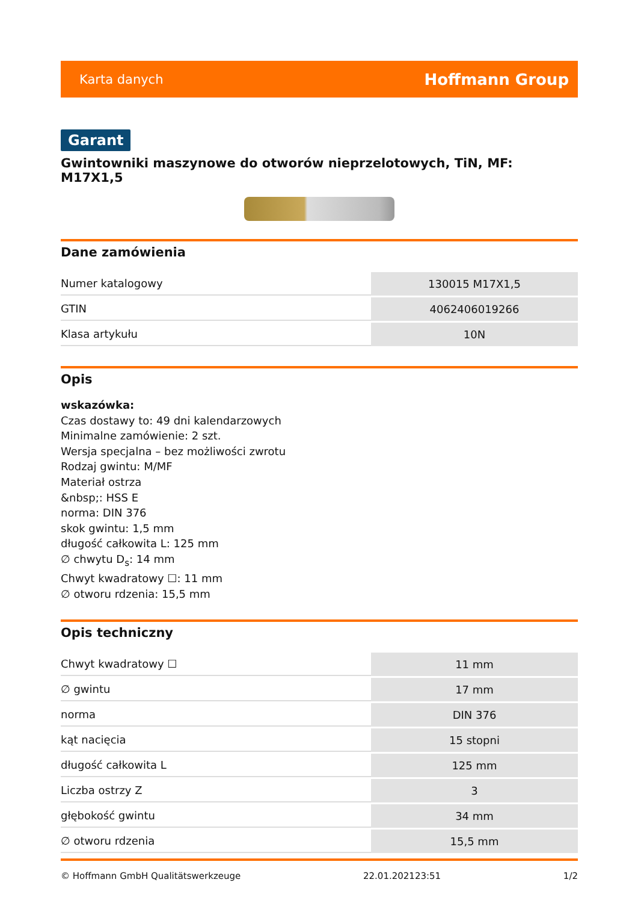Karta danych Hoffmann Group
Garant
Gwintowniki maszynowe do otworów nieprzelotowych, TiN, MF: M17X1,5
Dane zamówienia
| Numer katalogowy | 130015 M17X1,5 |
| GTIN | 4062406019266 |
| Klasa artykułu | 10N |
Opis
wskazówka:
Czas dostawy to: 49 dni kalendarzowych
Minimalne zamówienie: 2 szt.
Wersja specjalna – bez możliwości zwrotu
Rodzaj gwintu: M/MF
Materiał ostrza
&nbsp;: HSS E
norma: DIN 376
skok gwintu: 1,5 mm
długość całkowita L: 125 mm
∅ chwytu D<sub>s</sub>: 14 mm
Chwyt kwadratowy ☐: 11 mm
∅ otworu rdzenia: 15,5 mm
Opis techniczny
| Chwyt kwadratowy ☐ | 11 mm |
| ∅ gwintu | 17 mm |
| norma | DIN 376 |
| kąt nacięcia | 15 stopni |
| długość całkowita L | 125 mm |
| Liczba ostrzy Z | 3 |
| głębokość gwintu | 34 mm |
| ∅ otworu rdzenia | 15,5 mm |
© Hoffmann GmbH Qualitätswerkzeuge 22.01.202123:51 1/2